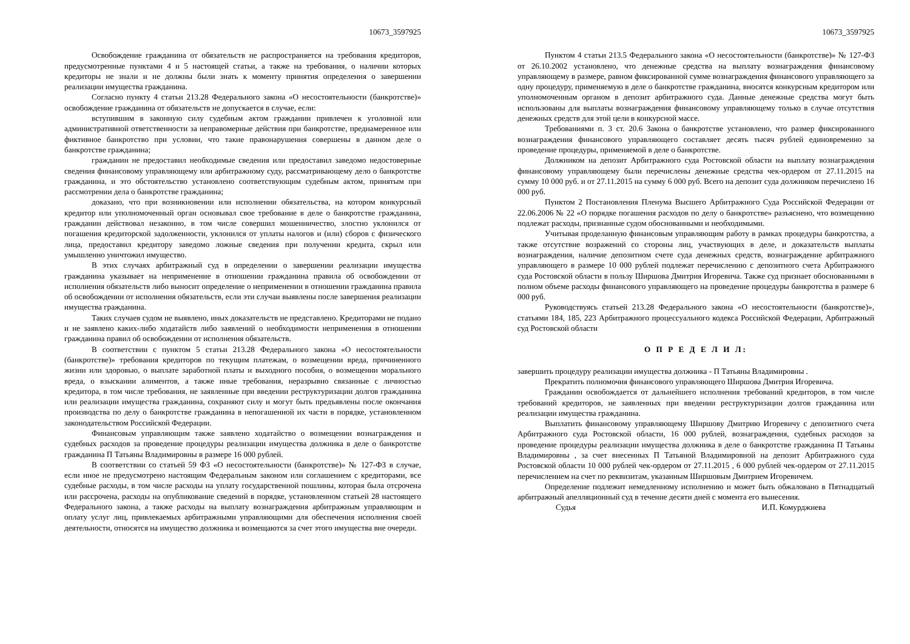10673_3597925
Освобождение гражданина от обязательств не распространяется на требования кредиторов, предусмотренные пунктами 4 и 5 настоящей статьи, а также на требования, о наличии которых кредиторы не знали и не должны были знать к моменту принятия определения о завершении реализации имущества гражданина.
Согласно пункту 4 статьи 213.28 Федерального закона «О несостоятельности (банкротстве)» освобождение гражданина от обязательств не допускается в случае, если:
вступившим в законную силу судебным актом гражданин привлечен к уголовной или административной ответственности за неправомерные действия при банкротстве, преднамеренное или фиктивное банкротство при условии, что такие правонарушения совершены в данном деле о банкротстве гражданина;
гражданин не предоставил необходимые сведения или предоставил заведомо недостоверные сведения финансовому управляющему или арбитражному суду, рассматривающему дело о банкротстве гражданина, и это обстоятельство установлено соответствующим судебным актом, принятым при рассмотрении дела о банкротстве гражданина;
доказано, что при возникновении или исполнении обязательства, на котором конкурсный кредитор или уполномоченный орган основывал свое требование в деле о банкротстве гражданина, гражданин действовал незаконно, в том числе совершил мошенничество, злостно уклонился от погашения кредиторской задолженности, уклонился от уплаты налогов и (или) сборов с физического лица, предоставил кредитору заведомо ложные сведения при получении кредита, скрыл или умышленно уничтожил имущество.
В этих случаях арбитражный суд в определении о завершении реализации имущества гражданина указывает на неприменение в отношении гражданина правила об освобождении от исполнения обязательств либо выносит определение о неприменении в отношении гражданина правила об освобождении от исполнения обязательств, если эти случаи выявлены после завершения реализации имущества гражданина.
Таких случаев судом не выявлено, иных доказательств не представлено. Кредиторами не подано и не заявлено каких-либо ходатайств либо заявлений о необходимости неприменения в отношении гражданина правил об освобождении от исполнения обязательств.
В соответствии с пунктом 5 статьи 213.28 Федерального закона «О несостоятельности (банкротстве)» требования кредиторов по текущим платежам, о возмещении вреда, причиненного жизни или здоровью, о выплате заработной платы и выходного пособия, о возмещении морального вреда, о взыскании алиментов, а также иные требования, неразрывно связанные с личностью кредитора, в том числе требования, не заявленные при введении реструктуризации долгов гражданина или реализации имущества гражданина, сохраняют силу и могут быть предъявлены после окончания производства по делу о банкротстве гражданина в непогашенной их части в порядке, установленном законодательством Российской Федерации.
Финансовым управляющим также заявлено ходатайство о возмещении вознаграждения и судебных расходов за проведение процедуры реализации имущества должника в деле о банкротстве гражданина П Татьяны Владимировны в размере 16 000 рублей.
В соответствии со статьей 59 ФЗ «О несостоятельности (банкротстве)» № 127-ФЗ в случае, если иное не предусмотрено настоящим Федеральным законом или соглашением с кредиторами, все судебные расходы, в том числе расходы на уплату государственной пошлины, которая была отсрочена или рассрочена, расходы на опубликование сведений в порядке, установленном статьей 28 настоящего Федерального закона, а также расходы на выплату вознаграждения арбитражным управляющим и оплату услуг лиц, привлекаемых арбитражными управляющими для обеспечения исполнения своей деятельности, относятся на имущество должника и возмещаются за счет этого имущества вне очереди.
10673_3597925
Пунктом 4 статьи 213.5 Федерального закона «О несостоятельности (банкротстве)» № 127-ФЗ от 26.10.2002 установлено, что денежные средства на выплату вознаграждения финансовому управляющему в размере, равном фиксированной сумме вознаграждения финансового управляющего за одну процедуру, применяемую в деле о банкротстве гражданина, вносятся конкурсным кредитором или уполномоченным органом в депозит арбитражного суда. Данные денежные средства могут быть использованы для выплаты вознаграждения финансовому управляющему только в случае отсутствия денежных средств для этой цели в конкурсной массе.
Требованиями п. 3 ст. 20.6 Закона о банкротстве установлено, что размер фиксированного вознаграждения финансового управляющего составляет десять тысяч рублей единовременно за проведение процедуры, применяемой в деле о банкротстве.
Должником на депозит Арбитражного суда Ростовской области на выплату вознаграждения финансовому управляющему были перечислены денежные средства чек-ордером от 27.11.2015 на сумму 10 000 руб. и от 27.11.2015 на сумму 6 000 руб. Всего на депозит суда должником перечислено 16 000 руб.
Пунктом 2 Постановления Пленума Высшего Арбитражного Суда Российской Федерации от 22.06.2006 № 22 «О порядке погашения расходов по делу о банкротстве» разъяснено, что возмещению подлежат расходы, признанные судом обоснованными и необходимыми.
Учитывая проделанную финансовым управляющим работу в рамках процедуры банкротства, а также отсутствие возражений со стороны лиц, участвующих в деле, и доказательств выплаты вознаграждения, наличие депозитном счете суда денежных средств, вознаграждение арбитражного управляющего в размере 10 000 рублей подлежат перечислению с депозитного счета Арбитражного суда Ростовской области в пользу Ширшова Дмитрия Игоревича. Также суд признает обоснованными в полном объеме расходы финансового управляющего на проведение процедуры банкротства в размере 6 000 руб.
Руководствуясь статьей 213.28 Федерального закона «О несостоятельности (банкротстве)», статьями 184, 185, 223 Арбитражного процессуального кодекса Российской Федерации, Арбитражный суд Ростовской области
О П Р Е Д Е Л И Л:
завершить процедуру реализации имущества должника - П Татьяны Владимировны .
Прекратить полномочия финансового управляющего Ширшова Дмитрия Игоревича.
Гражданин освобождается от дальнейшего исполнения требований кредиторов, в том числе требований кредиторов, не заявленных при введении реструктуризации долгов гражданина или реализации имущества гражданина.
Выплатить финансовому управляющему Ширшову Дмитрию Игоревичу с депозитного счета Арбитражного суда Ростовской области, 16 000 рублей, вознаграждения, судебных расходов за проведение процедуры реализации имущества должника в деле о банкротстве гражданина П Татьяны Владимировны , за счет внесенных П Татьяной Владимировной на депозит Арбитражного суда Ростовской области 10 000 рублей чек-ордером от 27.11.2015 , 6 000 рублей чек-ордером от 27.11.2015 перечислением на счет по реквизитам, указанным Ширшовым Дмитрием Игоревичем.
Определение подлежит немедленному исполнению и может быть обжаловано в Пятнадцатый арбитражный апелляционный суд в течение десяти дней с момента его вынесения.
Судья И.П. Комурджиева